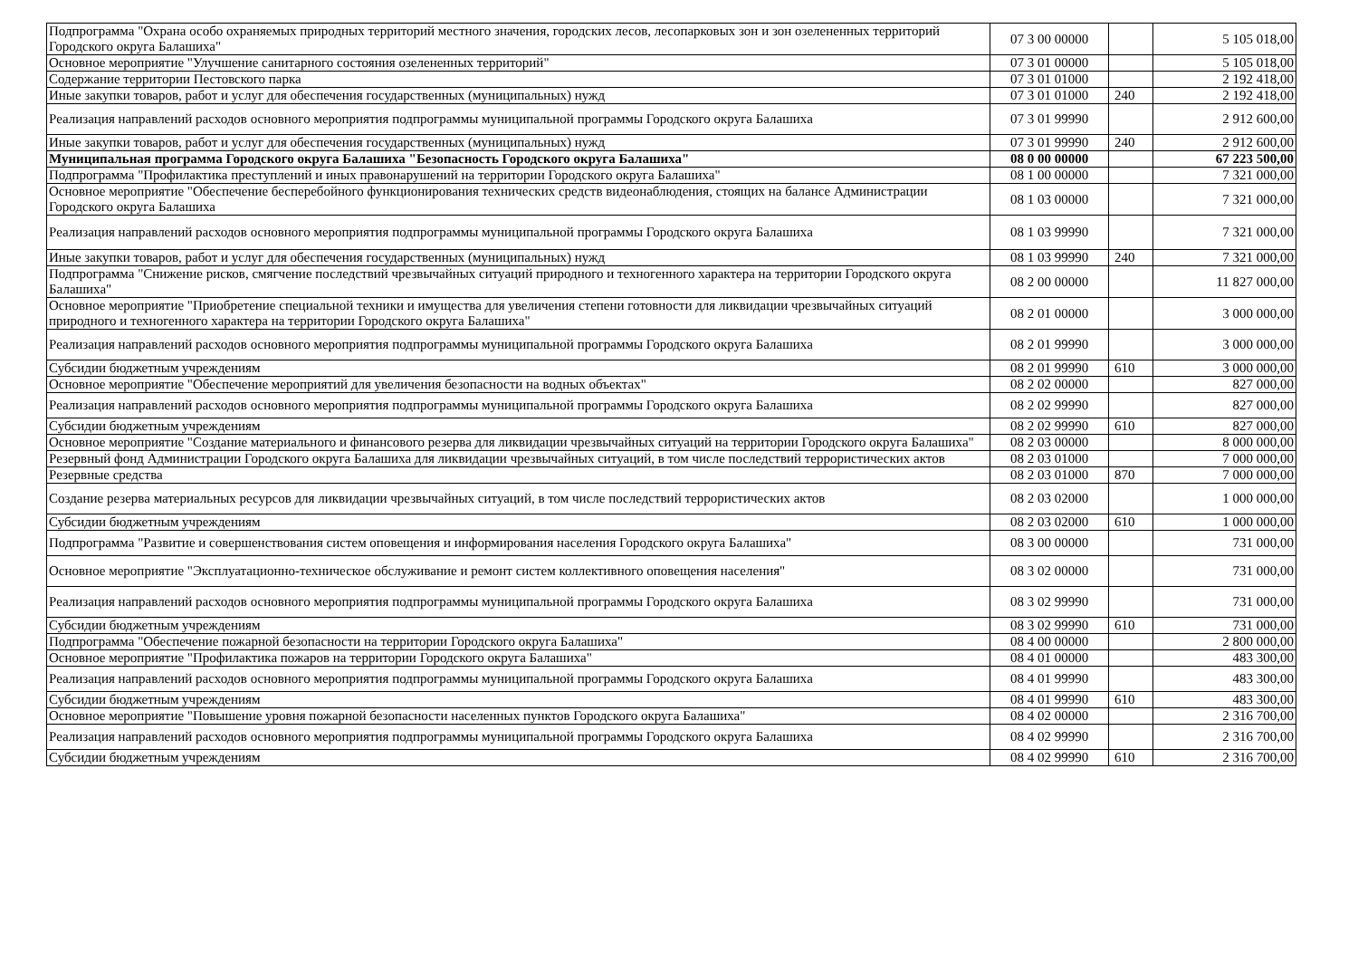| Подпрограмма "Охрана особо охраняемых природных территорий местного значения, городских лесов, лесопарковых зон и зон озелененных территорий Городского округа Балашиха" | 07 3 00 00000 | | 5 105 018,00 |
| Основное мероприятие "Улучшение санитарного состояния озелененных территорий" | 07 3 01 00000 | | 5 105 018,00 |
| Содержание территории Пестовского парка | 07 3 01 01000 | | 2 192 418,00 |
| Иные закупки товаров, работ и услуг для обеспечения государственных (муниципальных) нужд | 07 3 01 01000 | 240 | 2 192 418,00 |
| Реализация направлений расходов основного мероприятия подпрограммы муниципальной программы Городского округа Балашиха | 07 3 01 99990 | | 2 912 600,00 |
| Иные закупки товаров, работ и услуг для обеспечения государственных (муниципальных) нужд | 07 3 01 99990 | 240 | 2 912 600,00 |
| Муниципальная программа Городского округа Балашиха "Безопасность Городского округа Балашиха" | 08 0 00 00000 | | 67 223 500,00 |
| Подпрограмма "Профилактика преступлений и иных правонарушений на территории Городского округа Балашиха" | 08 1 00 00000 | | 7 321 000,00 |
| Основное мероприятие "Обеспечение бесперебойного функционирования технических средств видеонаблюдения, стоящих на балансе Администрации Городского округа Балашиха | 08 1 03 00000 | | 7 321 000,00 |
| Реализация направлений расходов основного мероприятия подпрограммы муниципальной программы Городского округа Балашиха | 08 1 03 99990 | | 7 321 000,00 |
| Иные закупки товаров, работ и услуг для обеспечения государственных (муниципальных) нужд | 08 1 03 99990 | 240 | 7 321 000,00 |
| Подпрограмма "Снижение рисков, смягчение последствий чрезвычайных ситуаций природного и техногенного характера на территории Городского округа Балашиха" | 08 2 00 00000 | | 11 827 000,00 |
| Основное мероприятие "Приобретение специальной техники и имущества для увеличения степени готовности для ликвидации чрезвычайных ситуаций природного и техногенного характера на территории Городского округа Балашиха" | 08 2 01 00000 | | 3 000 000,00 |
| Реализация направлений расходов основного мероприятия подпрограммы муниципальной программы Городского округа Балашиха | 08 2 01 99990 | | 3 000 000,00 |
| Субсидии бюджетным учреждениям | 08 2 01 99990 | 610 | 3 000 000,00 |
| Основное мероприятие "Обеспечение мероприятий для увеличения безопасности на водных объектах" | 08 2 02 00000 | | 827 000,00 |
| Реализация направлений расходов основного мероприятия подпрограммы муниципальной программы Городского округа Балашиха | 08 2 02 99990 | | 827 000,00 |
| Субсидии бюджетным учреждениям | 08 2 02 99990 | 610 | 827 000,00 |
| Основное мероприятие "Создание материального и финансового резерва для ликвидации чрезвычайных ситуаций на территории Городского округа Балашиха" | 08 2 03 00000 | | 8 000 000,00 |
| Резервный фонд Администрации Городского округа Балашиха для ликвидации чрезвычайных ситуаций, в том числе последствий террористических актов | 08 2 03 01000 | | 7 000 000,00 |
| Резервные средства | 08 2 03 01000 | 870 | 7 000 000,00 |
| Создание резерва материальных ресурсов для ликвидации чрезвычайных ситуаций, в том числе последствий террористических актов | 08 2 03 02000 | | 1 000 000,00 |
| Субсидии бюджетным учреждениям | 08 2 03 02000 | 610 | 1 000 000,00 |
| Подпрограмма "Развитие и совершенствования систем оповещения и информирования населения Городского округа Балашиха" | 08 3 00 00000 | | 731 000,00 |
| Основное мероприятие "Эксплуатационно-техническое обслуживание и ремонт систем коллективного оповещения населения" | 08 3 02 00000 | | 731 000,00 |
| Реализация направлений расходов основного мероприятия подпрограммы муниципальной программы Городского округа Балашиха | 08 3 02 99990 | | 731 000,00 |
| Субсидии бюджетным учреждениям | 08 3 02 99990 | 610 | 731 000,00 |
| Подпрограмма "Обеспечение пожарной безопасности на территории Городского округа Балашиха" | 08 4 00 00000 | | 2 800 000,00 |
| Основное мероприятие "Профилактика пожаров на территории Городского округа Балашиха" | 08 4 01 00000 | | 483 300,00 |
| Реализация направлений расходов основного мероприятия подпрограммы муниципальной программы Городского округа Балашиха | 08 4 01 99990 | | 483 300,00 |
| Субсидии бюджетным учреждениям | 08 4 01 99990 | 610 | 483 300,00 |
| Основное мероприятие "Повышение уровня пожарной безопасности населенных пунктов Городского округа Балашиха" | 08 4 02 00000 | | 2 316 700,00 |
| Реализация направлений расходов основного мероприятия подпрограммы муниципальной программы Городского округа Балашиха | 08 4 02 99990 | | 2 316 700,00 |
| Субсидии бюджетным учреждениям | 08 4 02 99990 | 610 | 2 316 700,00 |